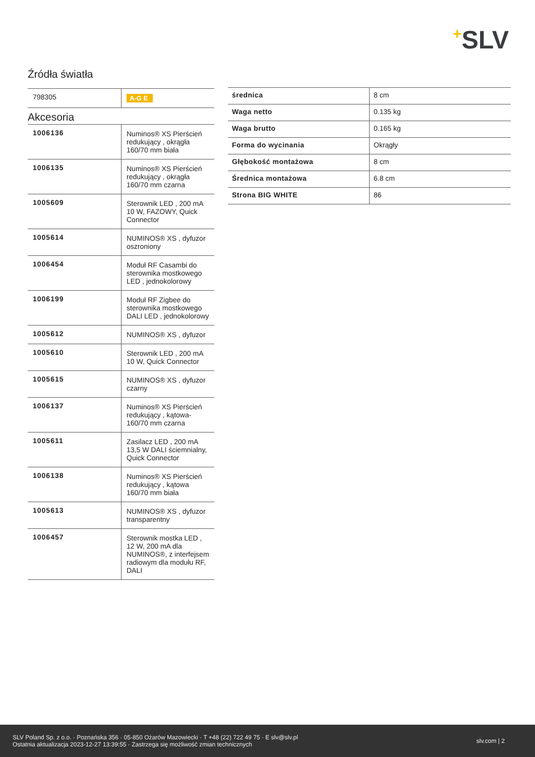+SLV
Źródła światła
| 798305 | A-G E |
Akcesoria
| 1006136 | Numinos® XS Pierścień redukujący , okrągła 160/70 mm biała |
| 1006135 | Numinos® XS Pierścień redukujący , okrągła 160/70 mm czarna |
| 1005609 | Sterownik LED , 200 mA 10 W, FAZOWY, Quick Connector |
| 1005614 | NUMINOS® XS , dyfuzor oszroniony |
| 1006454 | Moduł RF Casambi do sterownika mostkowego LED , jednokolorowy |
| 1006199 | Moduł RF Zigbee do sterownika mostkowego DALI LED , jednokolorowy |
| 1005612 | NUMINOS® XS , dyfuzor |
| 1005610 | Sterownik LED , 200 mA 10 W, Quick Connector |
| 1005615 | NUMINOS® XS , dyfuzor czarny |
| 1006137 | Numinos® XS Pierścień redukujący , kątowa-160/70 mm czarna |
| 1005611 | Zasilacz LED , 200 mA 13,5 W DALI ściemnialny, Quick Connector |
| 1006138 | Numinos® XS Pierścień redukujący , kątowa 160/70 mm biała |
| 1005613 | NUMINOS® XS , dyfuzor transparentny |
| 1006457 | Sterownik mostka LED , 12 W, 200 mA dla NUMINOS®, z interfejsem radiowym dla modułu RF, DALI |
| średnica | 8 cm |
| Waga netto | 0.135 kg |
| Waga brutto | 0.165 kg |
| Forma do wycinania | Okrągły |
| Głębokość montażowa | 8 cm |
| Średnica montażowa | 6.8 cm |
| Strona BIG WHITE | 86 |
SLV Poland Sp. z o.o. · Poznańska 356 · 05-850 Ożarów Mazowiecki · T +48 (22) 722 49 75 · E slv@slv.pl
Ostatnia aktualizacja 2023-12-27 13:39:55 · Zastrzega się możliwość zmian technicznych
slv.com | 2